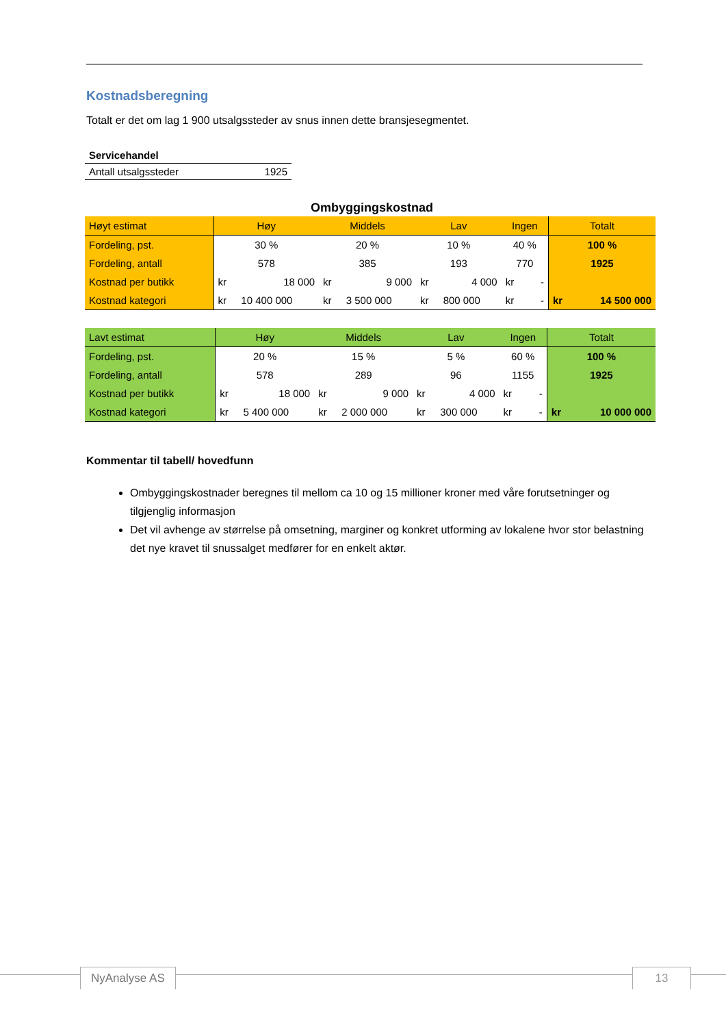Kostnadsberegning
Totalt er det om lag 1 900 utsalgssteder av snus innen dette bransjesegmentet.
| Servicehandel | |
| Antall utsalgssteder | 1925 |
Ombyggingskostnad
| Høyt estimat | Høy | | Middels | | Lav | | Ingen | | Totalt | |
| --- | --- | --- | --- | --- | --- | --- | --- | --- | --- | --- |
| Fordeling, pst. | 30 % | | 20 % | | 10 % | | 40 % | | 100 % | |
| Fordeling, antall | 578 | | 385 | | 193 | | 770 | | 1925 | |
| Kostnad per butikk | kr | 18 000 | kr | 9 000 | kr | 4 000 | kr | - | | |
| Kostnad kategori | kr | 10 400 000 | kr | 3 500 000 | kr | 800 000 | kr | - | kr | 14 500 000 |
| Lavt estimat | Høy | | Middels | | Lav | | Ingen | | Totalt | |
| --- | --- | --- | --- | --- | --- | --- | --- | --- | --- | --- |
| Fordeling, pst. | 20 % | | 15 % | | 5 % | | 60 % | | 100 % | |
| Fordeling, antall | 578 | | 289 | | 96 | | 1155 | | 1925 | |
| Kostnad per butikk | kr | 18 000 | kr | 9 000 | kr | 4 000 | kr | - | | |
| Kostnad kategori | kr | 5 400 000 | kr | 2 000 000 | kr | 300 000 | kr | - | kr | 10 000 000 |
Kommentar til tabell/ hovedfunn
Ombyggingskostnader beregnes til mellom ca 10 og 15 millioner kroner med våre forutsetninger og tilgjenglig informasjon
Det vil avhenge av størrelse på omsetning, marginer og konkret utforming av lokalene hvor stor belastning det nye kravet til snussalget medfører for en enkelt aktør.
NyAnalyse AS 13